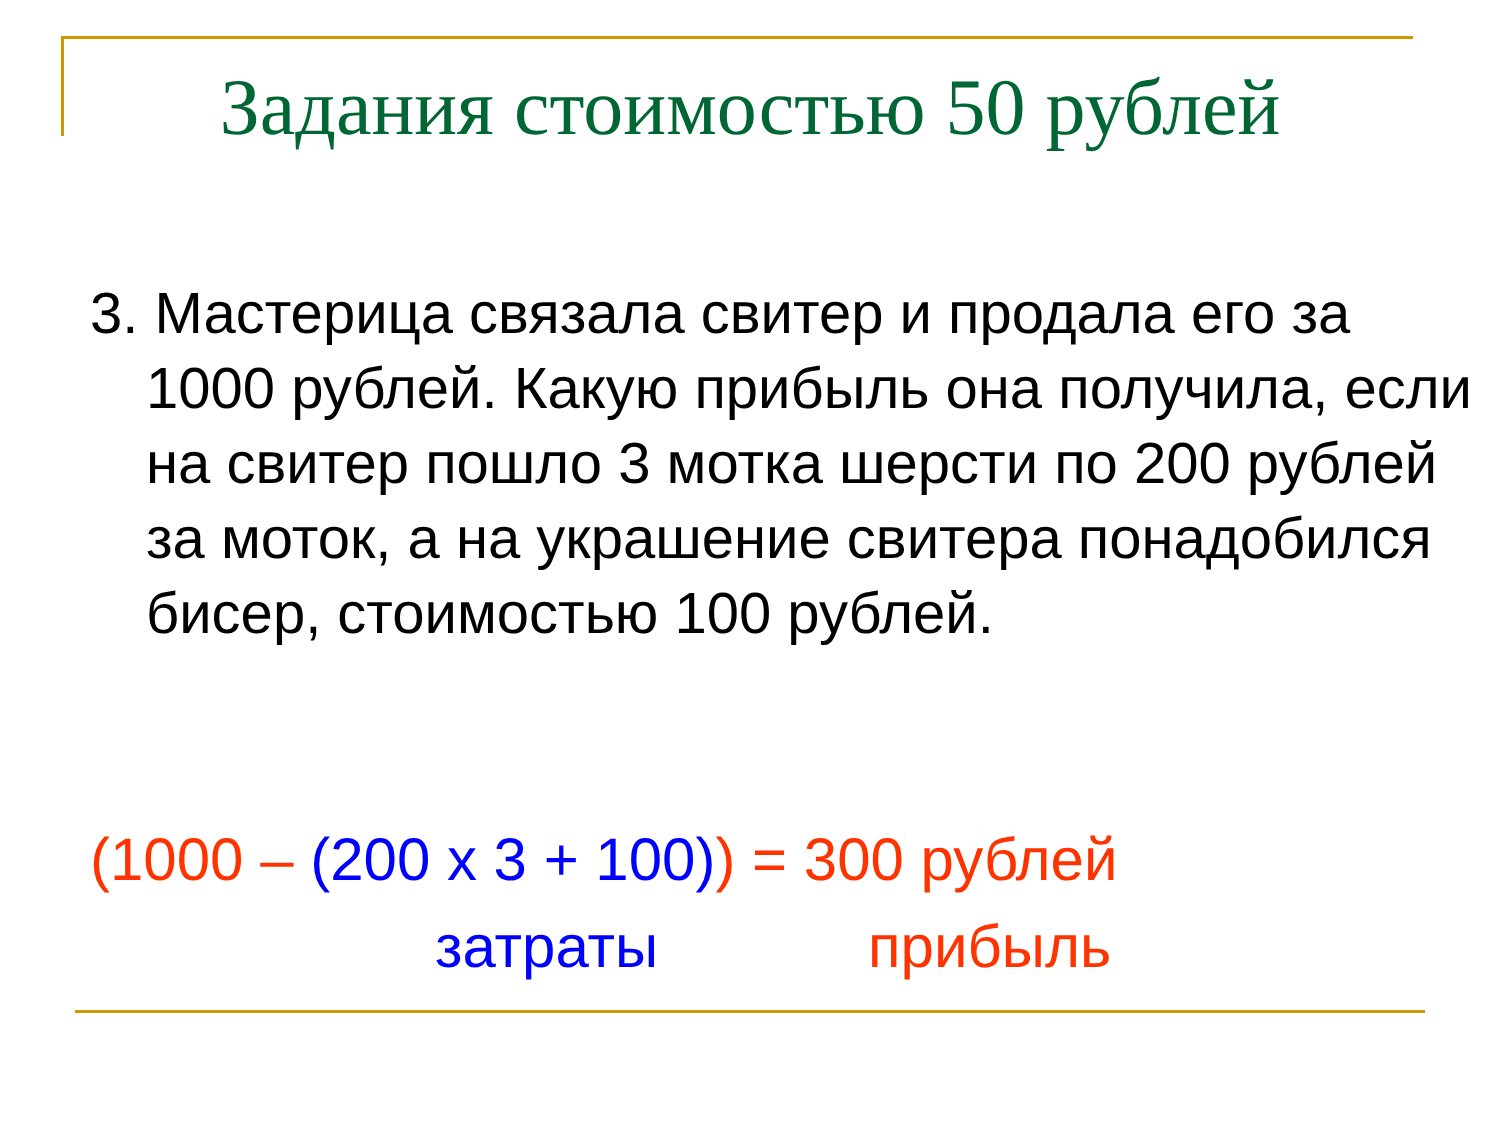Задания стоимостью 50 рублей
3. Мастерица связала свитер и продала его за 1000 рублей. Какую прибыль она получила, если на свитер пошло 3 мотка шерсти по 200 рублей за моток, а на украшение свитера понадобился бисер, стоимостью 100 рублей.
(1000 – (200 х 3 + 100)) = 300 рублей
затраты прибыль